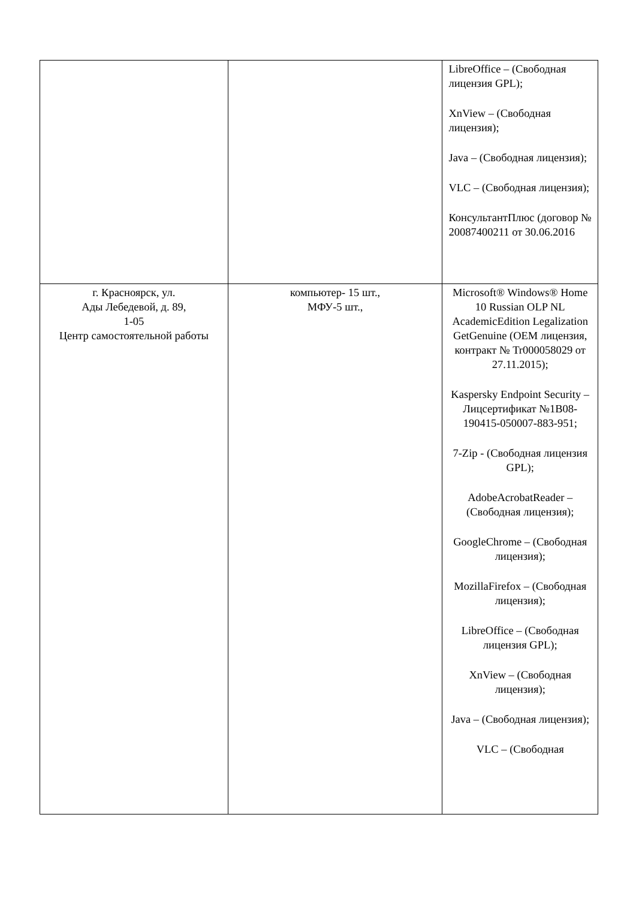| | | LibreOffice – (Свободная лицензия GPL); XnView – (Свободная лицензия); Java – (Свободная лицензия); VLC – (Свободная лицензия); КонсультантПлюс (договор № 20087400211 от 30.06.2016 |
| г. Красноярск, ул. Ады Лебедевой, д. 89, 1-05 Центр самостоятельной работы | компьютер- 15 шт., МФУ-5 шт., | Microsoft® Windows® Home 10 Russian OLP NL AcademicEdition Legalization GetGenuine (OEM лицензия, контракт № Tr000058029 от 27.11.2015); Kaspersky Endpoint Security – Лицсертификат №1B08-190415-050007-883-951; 7-Zip - (Свободная лицензия GPL); AdobeAcrobatReader – (Свободная лицензия); GoogleChrome – (Свободная лицензия); MozillaFirefox – (Свободная лицензия); LibreOffice – (Свободная лицензия GPL); XnView – (Свободная лицензия); Java – (Свободная лицензия); VLC – (Свободная |